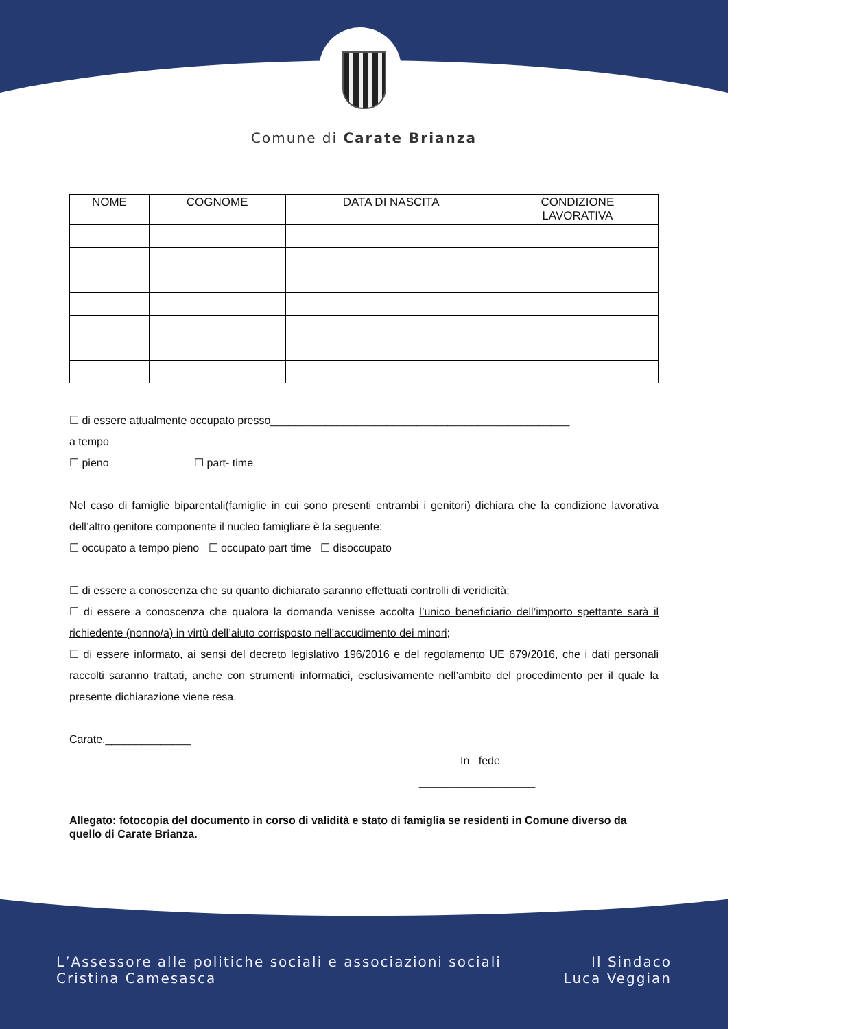Comune di Carate Brianza
| NOME | COGNOME | DATA DI NASCITA | CONDIZIONE LAVORATIVA |
| --- | --- | --- | --- |
☐ di essere attualmente occupato presso_________________________________________________
a tempo
☐ pieno ☐ part- time
Nel caso di famiglie biparentali(famiglie in cui sono presenti entrambi i genitori) dichiara che la condizione lavorativa dell’altro genitore componente il nucleo famigliare è la seguente:
☐ occupato a tempo pieno ☐ occupato part time ☐ disoccupato
☐ di essere a conoscenza che su quanto dichiarato saranno effettuati controlli di veridicità;
☐ di essere a conoscenza che qualora la domanda venisse accolta l’unico beneficiario dell’importo spettante sarà il richiedente (nonno/a) in virtù dell’aiuto corrisposto nell’accudimento dei minori;
☐ di essere informato, ai sensi del decreto legislativo 196/2016 e del regolamento UE 679/2016, che i dati personali raccolti saranno trattati, anche con strumenti informatici, esclusivamente nell’ambito del procedimento per il quale la presente dichiarazione viene resa.
Carate,______________
In fede
___________________
Allegato: fotocopia del documento in corso di validità e stato di famiglia se residenti in Comune diverso da quello di Carate Brianza.
L’Assessore alle politiche sociali e associazioni sociali
Cristina Camesasca
Il Sindaco
Luca Veggian